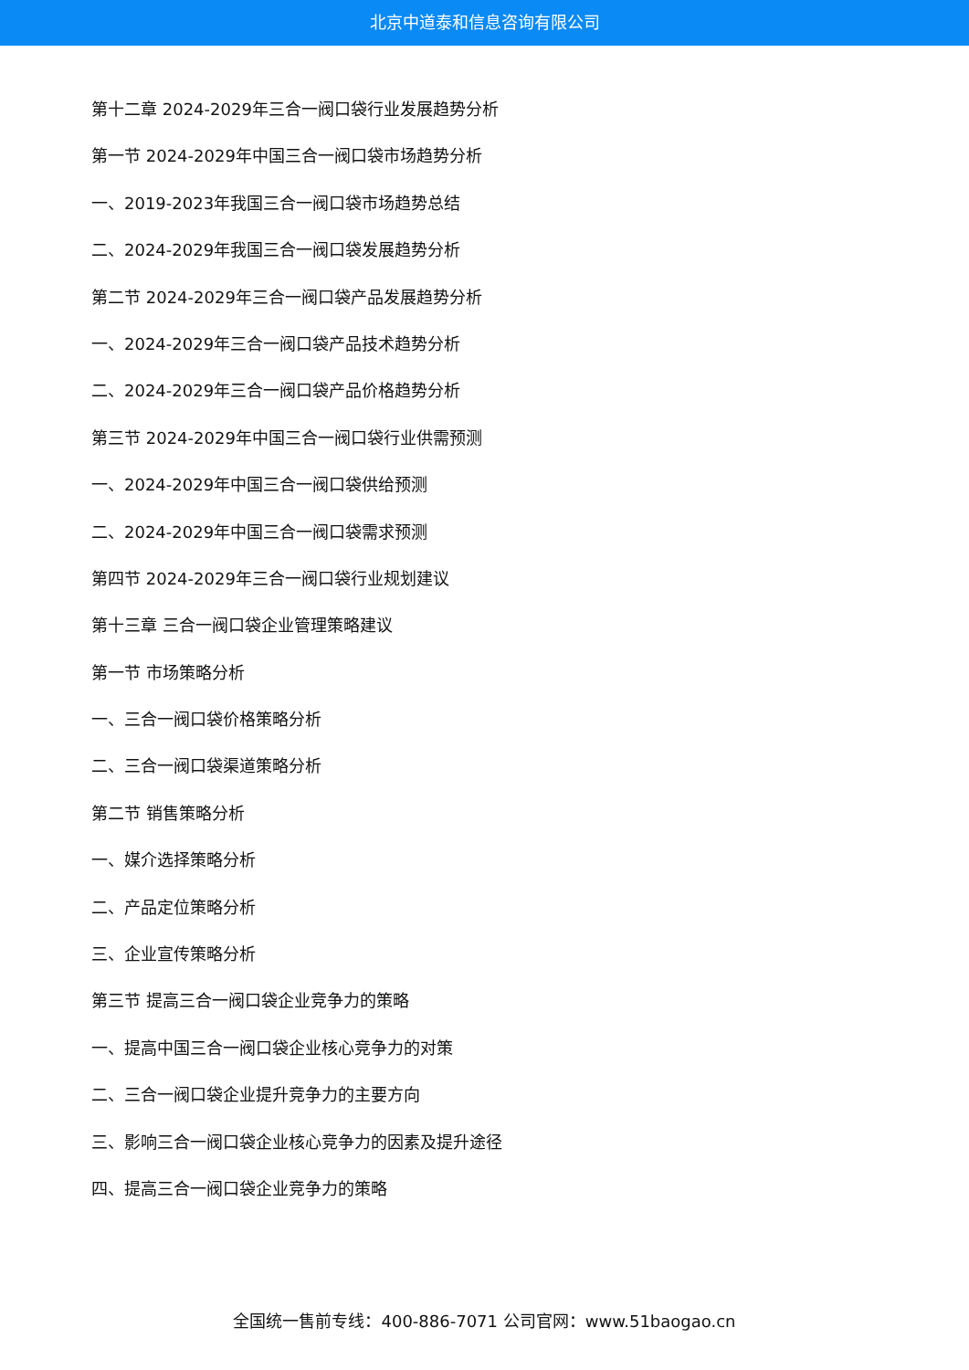北京中道泰和信息咨询有限公司
第十二章 2024-2029年三合一阀口袋行业发展趋势分析
第一节 2024-2029年中国三合一阀口袋市场趋势分析
一、2019-2023年我国三合一阀口袋市场趋势总结
二、2024-2029年我国三合一阀口袋发展趋势分析
第二节 2024-2029年三合一阀口袋产品发展趋势分析
一、2024-2029年三合一阀口袋产品技术趋势分析
二、2024-2029年三合一阀口袋产品价格趋势分析
第三节 2024-2029年中国三合一阀口袋行业供需预测
一、2024-2029年中国三合一阀口袋供给预测
二、2024-2029年中国三合一阀口袋需求预测
第四节 2024-2029年三合一阀口袋行业规划建议
第十三章 三合一阀口袋企业管理策略建议
第一节 市场策略分析
一、三合一阀口袋价格策略分析
二、三合一阀口袋渠道策略分析
第二节 销售策略分析
一、媒介选择策略分析
二、产品定位策略分析
三、企业宣传策略分析
第三节 提高三合一阀口袋企业竞争力的策略
一、提高中国三合一阀口袋企业核心竞争力的对策
二、三合一阀口袋企业提升竞争力的主要方向
三、影响三合一阀口袋企业核心竞争力的因素及提升途径
四、提高三合一阀口袋企业竞争力的策略
全国统一售前专线：400-886-7071 公司官网：www.51baogao.cn